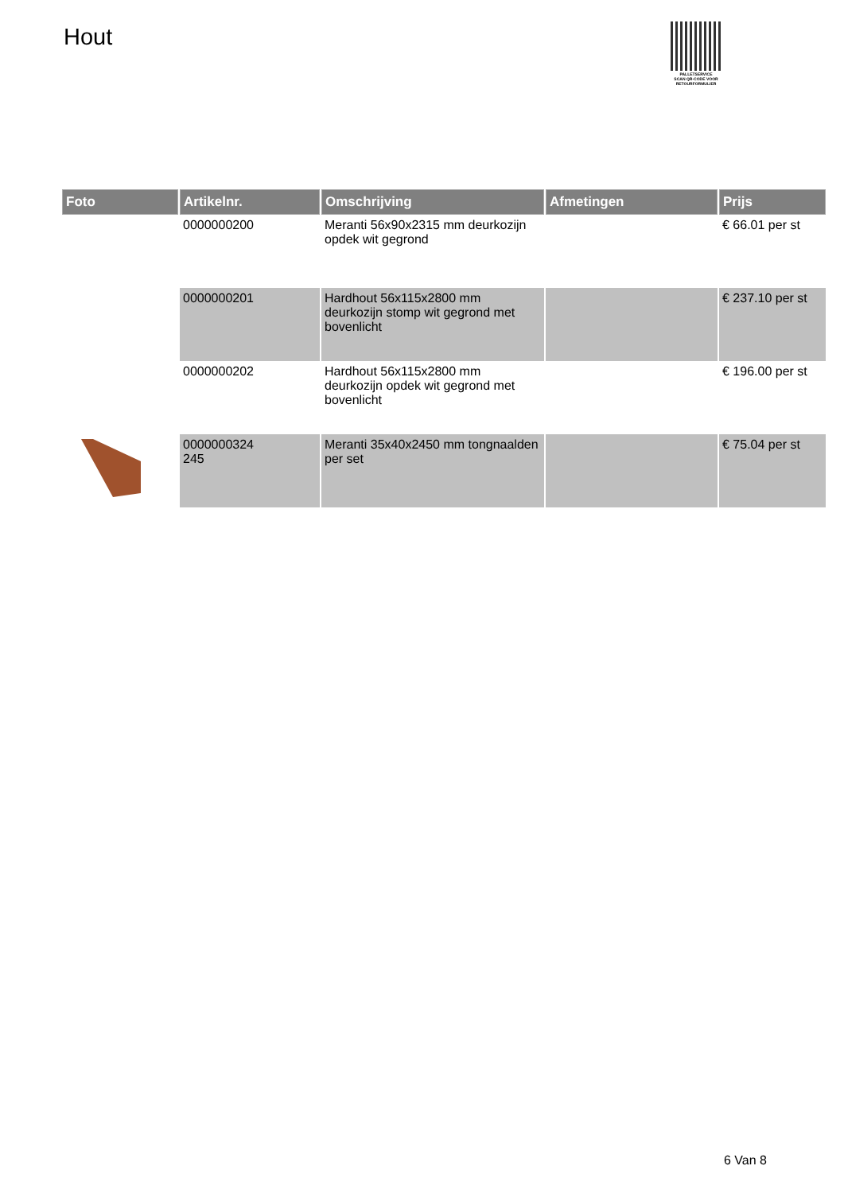Hout
PALLETSERVICE
SCAN QR-CODE VOOR
RETOURFORMULIER
| Foto | Artikelnr. | Omschrijving | Afmetingen | Prijs |
| --- | --- | --- | --- | --- |
| | 0000000200 | Meranti 56x90x2315 mm deurkozijn opdek wit gegrond | | € 66.01 per st |
| | 0000000201 | Hardhout 56x115x2800 mm deurkozijn stomp wit gegrond met bovenlicht | | € 237.10 per st |
| | 0000000202 | Hardhout 56x115x2800 mm deurkozijn opdek wit gegrond met bovenlicht | | € 196.00 per st |
| | 0000000324 245 | Meranti 35x40x2450 mm tongnaalden per set | | € 75.04 per st |
6 Van 8